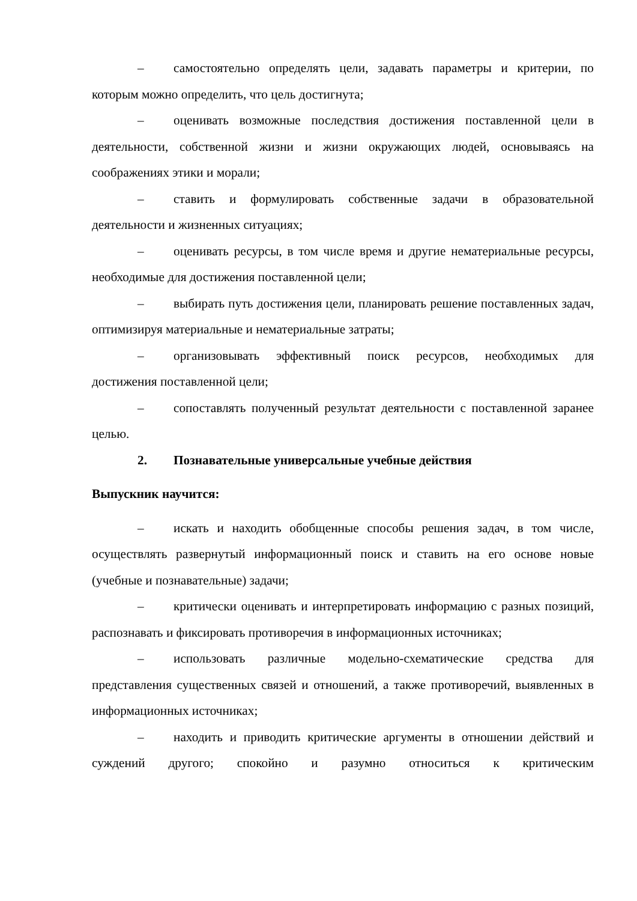– самостоятельно определять цели, задавать параметры и критерии, по которым можно определить, что цель достигнута;
– оценивать возможные последствия достижения поставленной цели в деятельности, собственной жизни и жизни окружающих людей, основываясь на соображениях этики и морали;
– ставить и формулировать собственные задачи в образовательной деятельности и жизненных ситуациях;
– оценивать ресурсы, в том числе время и другие нематериальные ресурсы, необходимые для достижения поставленной цели;
– выбирать путь достижения цели, планировать решение поставленных задач, оптимизируя материальные и нематериальные затраты;
– организовывать эффективный поиск ресурсов, необходимых для достижения поставленной цели;
– сопоставлять полученный результат деятельности с поставленной заранее целью.
2. Познавательные универсальные учебные действия
Выпускник научится:
– искать и находить обобщенные способы решения задач, в том числе, осуществлять развернутый информационный поиск и ставить на его основе новые (учебные и познавательные) задачи;
– критически оценивать и интерпретировать информацию с разных позиций, распознавать и фиксировать противоречия в информационных источниках;
– использовать различные модельно-схематические средства для представления существенных связей и отношений, а также противоречий, выявленных в информационных источниках;
– находить и приводить критические аргументы в отношении действий и суждений другого; спокойно и разумно относиться к критическим